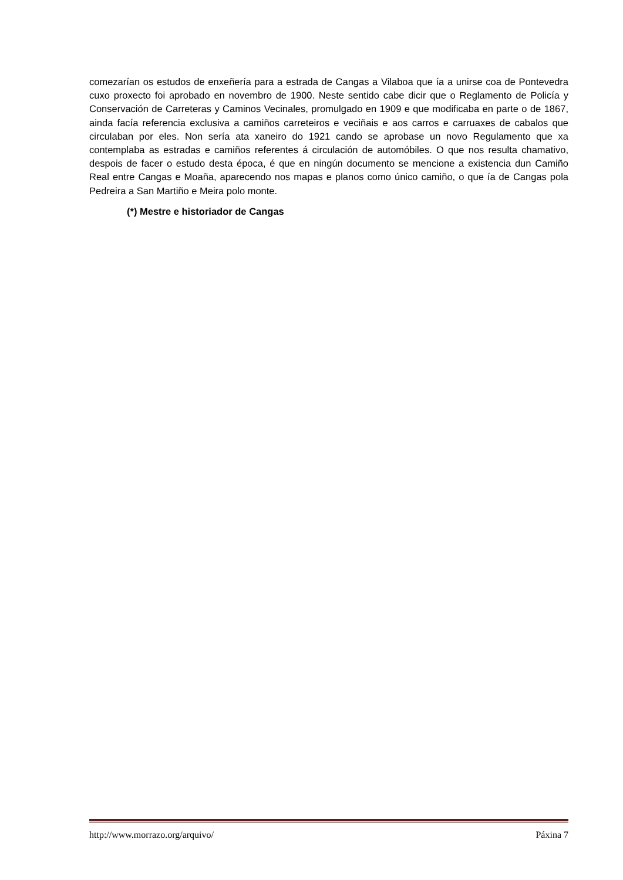comezarían os estudos de enxeñería para a estrada de Cangas a Vilaboa que ía a unirse coa de Pontevedra cuxo proxecto foi aprobado en novembro de 1900. Neste sentido cabe dicir que o Reglamento de Policía y Conservación de Carreteras y Caminos Vecinales, promulgado en 1909 e que modificaba en parte o de 1867, ainda facía referencia exclusiva a camiños carreteiros e veciñais e aos carros e carruaxes de cabalos que circulaban por eles. Non sería ata xaneiro do 1921 cando se aprobase un novo Regulamento que xa contemplaba as estradas e camiños referentes á circulación de automóbiles. O que nos resulta chamativo, despois de facer o estudo desta época, é que en ningún documento se mencione a existencia dun Camiño Real entre Cangas e Moaña, aparecendo nos mapas e planos como único camiño, o que ía de Cangas pola Pedreira a San Martiño e Meira polo monte.
(*) Mestre e historiador de Cangas
http://www.morrazo.org/arquivo/ Páxina 7